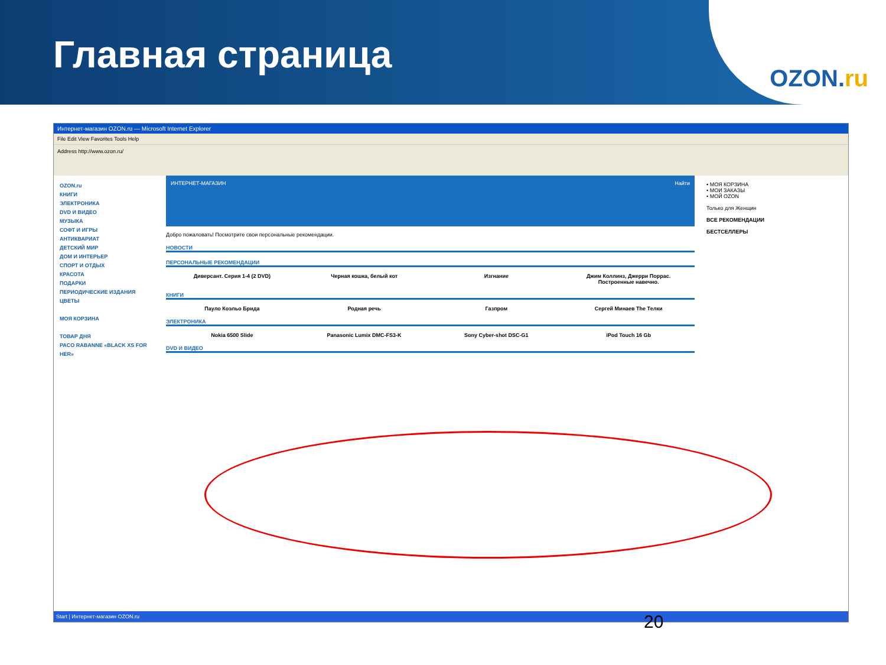Главная страница
OZON.ru
Интернет-магазин OZON.ru — Microsoft Internet Explorer
File Edit View Favorites Tools Help
Address http://www.ozon.ru/
OZON.ru
КНИГИ
ЭЛЕКТРОНИКА
DVD И ВИДЕО
МУЗЫКА
СОФТ И ИГРЫ
АНТИКВАРИАТ
ДЕТСКИЙ МИР
ДОМ И ИНТЕРЬЕР
СПОРТ И ОТДЫХ
КРАСОТА
ПОДАРКИ
ПЕРИОДИЧЕСКИЕ ИЗДАНИЯ
ЦВЕТЫ
МОЯ КОРЗИНА
ТОВАР ДНЯ
PACO RABANNE «BLACK XS FOR HER»
ИНТЕРНЕТ-МАГАЗИН Найти
Добро пожаловать! Посмотрите свои персональные рекомендации.
НОВОСТИ
ПЕРСОНАЛЬНЫЕ РЕКОМЕНДАЦИИ
Диверсант. Серия 1-4 (2 DVD) Черная кошка, белый кот Изгнание Джим Коллинз, Джерри Поррас. Построенные навечно.
КНИГИ
Пауло Коэльо Брида Родная речь Газпром Сергей Минаев The Телки
ЭЛЕКТРОНИКА
Nokia 6500 Slide Panasonic Lumix DMC-FS3-K Sony Cyber-shot DSC-G1 iPod Touch 16 Gb
DVD И ВИДЕО
• МОЯ КОРЗИНА
• МОИ ЗАКАЗЫ
• МОЙ OZON
Только для Женщин
ВСЕ РЕКОМЕНДАЦИИ
БЕСТСЕЛЛЕРЫ
Start | Интернет-магазин OZON.ru
20